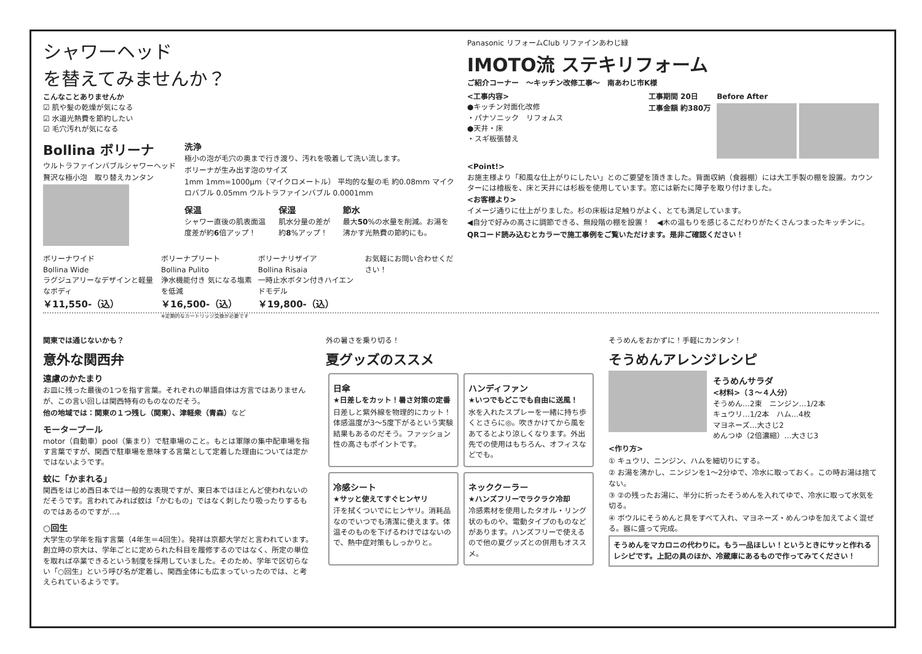シャワーヘッド
を替えてみませんか？
こんなことありませんか
☑ 肌や髪の乾燥が気になる
☑ 水道光熱費を節約したい
☑ 毛穴汚れが気になる
Bollina ボリーナ
ウルトラファインバブルシャワーヘッド
贅沢な極小泡　取り替えカンタン
洗浄
極小の泡が毛穴の奥まで行き渡り、汚れを吸着して洗い流します。
ボリーナが生み出す泡のサイズ
1mm 1mm=1000μm（マイクロメートル） 平均的な髪の毛 約0.08mm マイクロバブル 0.05mm ウルトラファインバブル 0.0001mm
保温
シャワー直後の肌表面温度差が約6倍アップ！
保湿
肌水分量の差が約8%アップ！
節水
最大50%の水量を削減。お湯を沸かす光熱費の節約にも。
ボリーナワイド
Bollina Wide
ラグジュアリーなデザインと軽量なボディ
￥11,550-（込）
ボリーナプリート
Bollina Pulito
浄水機能付き 気になる塩素を低減
￥16,500-（込）
※定期的なカートリッジ交換が必要です
ボリーナリザイア
Bollina Risaia
一時止水ボタン付きハイエンドモデル
￥19,800-（込）
お気軽にお問い合わせください！
Panasonic リフォームClub リファインあわじ緑
IMOTO流 ステキリフォーム
ご紹介コーナー　～キッチン改修工事～　南あわじ市K様
<工事内容>
●キッチン対面化改修
・パナソニック　リフォムス
●天井・床
・スギ板張替え
工事期間 20日
工事金額 約380万
Before After
<Point!>
お施主様より「和風な仕上がりにしたい」とのご要望を頂きました。背面収納（食器棚）には大工手製の棚を設置。カウンターには檜板を、床と天井には杉板を使用しています。窓には新たに障子を取り付けました。
<お客様より>
イメージ通りに仕上がりました。杉の床板は足触りがよく、とても満足しています。
◀自分で好みの高さに調節できる、無段階の棚を設置！　◀木の温もりを感じるこだわりがたくさんつまったキッチンに。
QRコード読み込むとカラーで施工事例をご覧いただけます。是非ご確認ください！
関東では通じないかも？
意外な関西弁
遠慮のかたまり
お皿に残った最後の1つを指す言葉。それぞれの単語自体は方言ではありませんが、この言い回しは関西特有のものなのだそう。
他の地域では：関東の１つ残し（関東）、津軽衆（青森）など
モータープール
motor（自動車）pool（集まり）で駐車場のこと。もとは軍隊の集中配車場を指す言葉ですが、関西で駐車場を意味する言葉として定着した理由については定かではないようです。
蚊に「かまれる」
関西をはじめ西日本では一般的な表現ですが、東日本ではほとんど使われないのだそうです。言われてみれば蚊は「かむもの」ではなく刺したり吸ったりするものではあるのですが…。
○回生
大学生の学年を指す言葉（4年生＝4回生）。発祥は京都大学だと言われています。創立時の京大は、学年ごとに定められた科目を履修するのではなく、所定の単位を取れば卒業できるという制度を採用していました。そのため、学年で区切らない「○回生」という呼び名が定着し、関西全体にも広まっていったのでは、と考えられているようです。
外の暑さを乗り切る！
夏グッズのススメ
日傘
★日差しをカット！暑さ対策の定番
日差しと紫外線を物理的にカット！体感温度が3～5度下がるという実験結果もあるのだそう。ファッション性の高さもポイントです。
ハンディファン
★いつでもどこでも自由に送風！
水を入れたスプレーを一緒に持ち歩くとさらに◎。吹きかけてから風をあてるとより涼しくなります。外出先での使用はもちろん、オフィスなどでも。
冷感シート
★サッと使えてすぐヒンヤリ
汗を拭くついでにヒンヤリ。消耗品なのでいつでも清潔に使えます。体温そのものを下げるわけではないので、熱中症対策もしっかりと。
ネッククーラー
★ハンズフリーでラクラク冷却
冷感素材を使用したタオル・リング状のものや、電動タイプのものなどがあります。ハンズフリーで使えるので他の夏グッズとの併用もオススメ。
そうめんをおかずに！手軽にカンタン！
そうめんアレンジレシピ
そうめんサラダ
<材料>（３～４人分）
そうめん…2束　ニンジン…1/2本
キュウリ…1/2本　ハム…4枚
マヨネーズ…大さじ2
めんつゆ（2倍濃縮）…大さじ3
<作り方>
① キュウリ、ニンジン、ハムを細切りにする。
② お湯を沸かし、ニンジンを1～2分ゆで、冷水に取っておく。この時お湯は捨てない。
③ ②の残ったお湯に、半分に折ったそうめんを入れてゆで、冷水に取って水気を切る。
④ ボウルにそうめんと具をすべて入れ、マヨネーズ・めんつゆを加えてよく混ぜる。器に盛って完成。
そうめんをマカロニの代わりに。もう一品ほしい！というときにサッと作れるレシピです。上記の具のほか、冷蔵庫にあるもので作ってみてください！